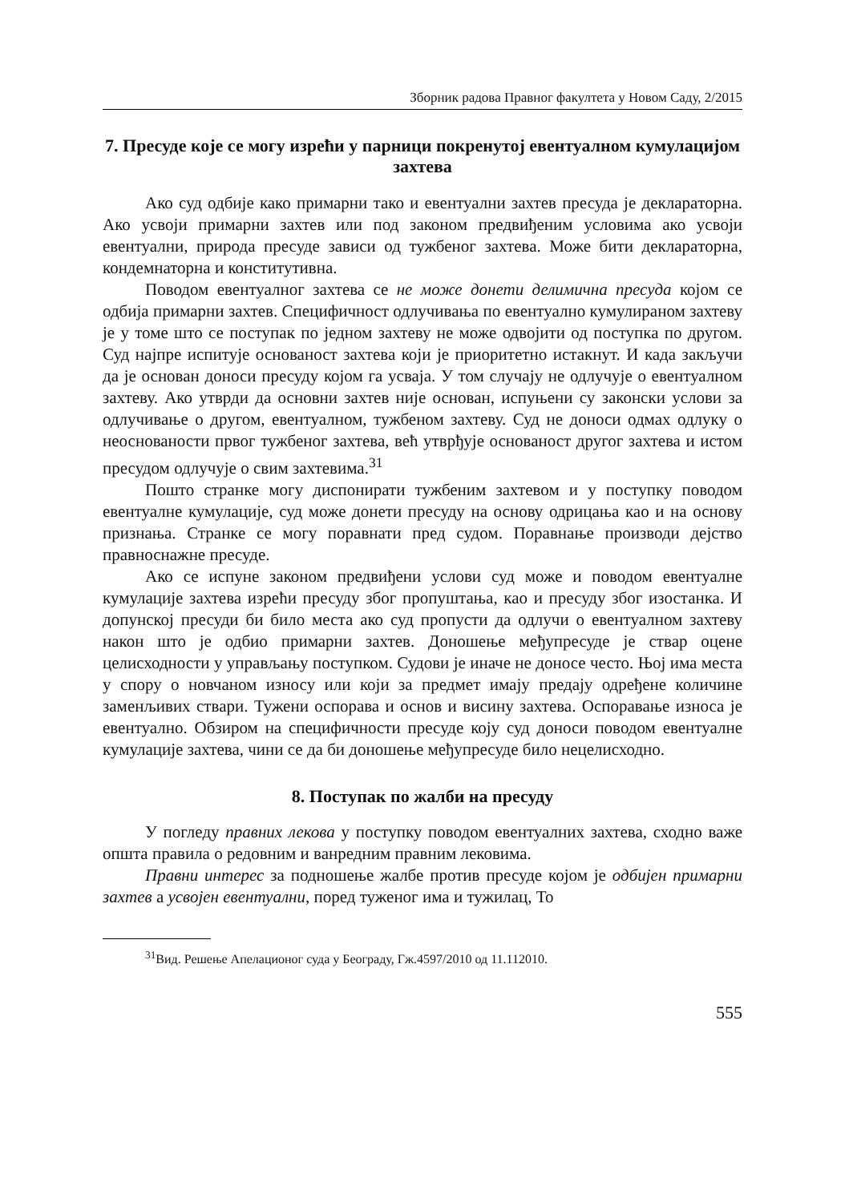Зборник радова Правног факултета у Новом Саду, 2/2015
7. Пресуде које се могу изрећи у парници покренутој евентуалном кумулацијом захтева
Ако суд одбије како примарни тако и евентуални захтев пресуда је декларaторна. Ако усвоји примарни захтев или под законом предвиђеним условима ако усвоји евентуални, природа пресуде зависи од тужбеног захтева. Може бити декларaторна, кондемнаторна и конститутивна.
Поводом евентуалног захтева се не може донети делимична пресуда којом се одбија примарни захтев. Специфичност одлучивања по евентуално кумулираном захтеву је у томе што се поступак по једном захтеву не може одвојити од поступка по другом. Суд најпре испитује основаност захтева који је приоритетно истакнут. И када закључи да је основан доноси пресуду којом га усваја. У том случају не одлучује о евентуалном захтеву. Ако утврди да основни захтев није основан, испуњени су законски услови за одлучивање о другом, евентуалном, тужбеном захтеву. Суд не доноси одмах одлуку о неоснованости првог тужбеног захтева, већ утврђује основаност другог захтева и истом пресудом одлучује о свим захтевима.<sup>31</sup>
Пошто странке могу диспонирати тужбеним захтевом и у поступку поводом евентуалне кумулације, суд може донети пресуду на основу одрицања као и на основу признања. Странке се могу поравнати пред судом. Поравнање производи дејство правноснажне пресуде.
Ако се испуне законом предвиђени услови суд може и поводом евентуалне кумулације захтева изрећи пресуду због пропуштања, као и пресуду због изостанка. И допунској пресуди би било места ако суд пропусти да одлучи о евентуалном захтеву након што је одбио примарни захтев. Доношење међупресуде је ствар оцене целисходности у управљању поступком. Судови је иначе не доносе често. Њој има места у спору о новчаном износу или који за предмет имају предају одређене количине заменљивих ствари. Тужени оспорава и основ и висину захтева. Оспоравање износа је евентуално. Обзиром на специфичности пресуде коју суд доноси поводом евентуалне кумулације захтева, чини се да би доношење међупресуде било нецелисходно.
8. Поступак по жалби на пресуду
У погледу правних лекова у поступку поводом евентуалних захтева, сходно важе општа правила о редовним и ванредним правним лековима.
Правни интерес за подношење жалбе против пресуде којом је одбијен примарни захтев а усвојен евентуални, поред туженог има и тужилац, То
<sup>31</sup> Вид. Решење Апелационог суда у Београду, Гж.4597/2010 од 11.112010.
555